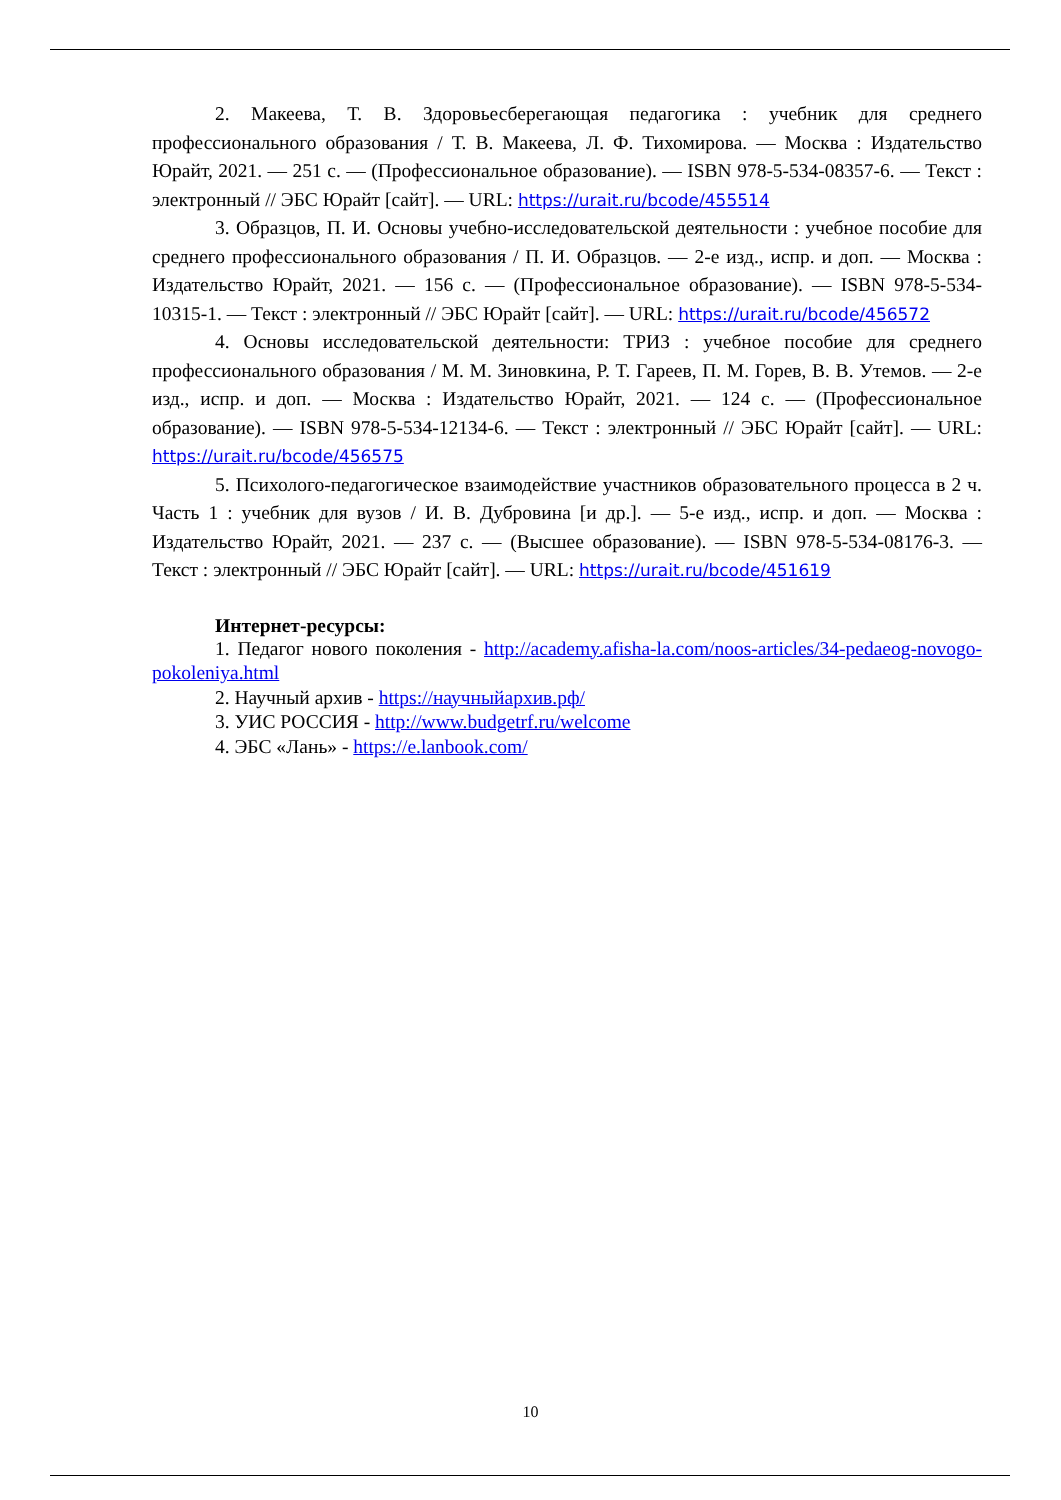2. Макеева, Т. В. Здоровьесберегающая педагогика : учебник для среднего профессионального образования / Т. В. Макеева, Л. Ф. Тихомирова. — Москва : Издательство Юрайт, 2021. — 251 с. — (Профессиональное образование). — ISBN 978-5-534-08357-6. — Текст : электронный // ЭБС Юрайт [сайт]. — URL: https://urait.ru/bcode/455514
3. Образцов, П. И. Основы учебно-исследовательской деятельности : учебное пособие для среднего профессионального образования / П. И. Образцов. — 2-е изд., испр. и доп. — Москва : Издательство Юрайт, 2021. — 156 с. — (Профессиональное образование). — ISBN 978-5-534-10315-1. — Текст : электронный // ЭБС Юрайт [сайт]. — URL: https://urait.ru/bcode/456572
4. Основы исследовательской деятельности: ТРИЗ : учебное пособие для среднего профессионального образования / М. М. Зиновкина, Р. Т. Гареев, П. М. Горев, В. В. Утемов. — 2-е изд., испр. и доп. — Москва : Издательство Юрайт, 2021. — 124 с. — (Профессиональное образование). — ISBN 978-5-534-12134-6. — Текст : электронный // ЭБС Юрайт [сайт]. — URL: https://urait.ru/bcode/456575
5. Психолого-педагогическое взаимодействие участников образовательного процесса в 2 ч. Часть 1 : учебник для вузов / И. В. Дубровина [и др.]. — 5-е изд., испр. и доп. — Москва : Издательство Юрайт, 2021. — 237 с. — (Высшее образование). — ISBN 978-5-534-08176-3. — Текст : электронный // ЭБС Юрайт [сайт]. — URL: https://urait.ru/bcode/451619
Интернет-ресурсы:
1. Педагог нового поколения - http://academy.afisha-la.com/noos-articles/34-pedaeog-novogo-pokoleniya.html
2. Научный архив - https://научныйархив.рф/
3. УИС РОССИЯ - http://www.budgetrf.ru/welcome
4. ЭБС «Лань» - https://e.lanbook.com/
10